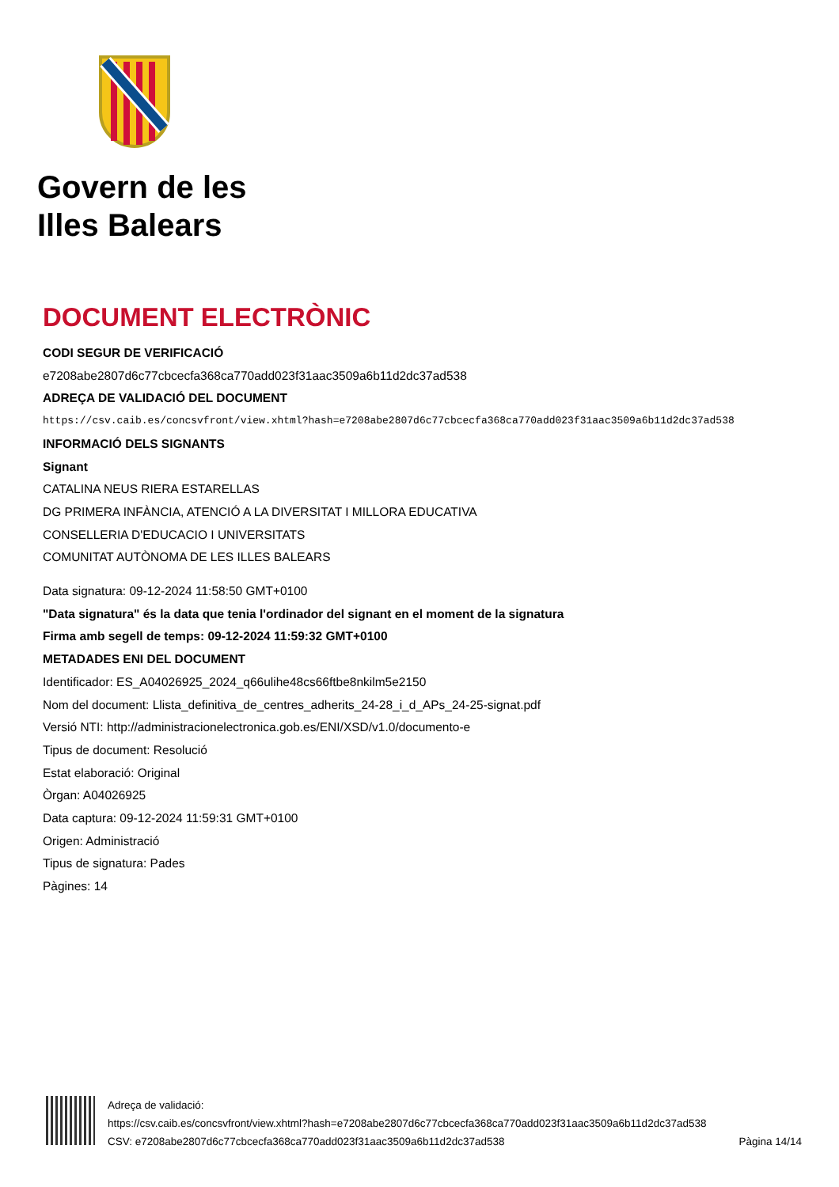Govern de les
Illes Balears
DOCUMENT ELECTRÒNIC
CODI SEGUR DE VERIFICACIÓ
e7208abe2807d6c77cbcecfa368ca770add023f31aac3509a6b11d2dc37ad538
ADREÇA DE VALIDACIÓ DEL DOCUMENT
https://csv.caib.es/concsvfront/view.xhtml?hash=e7208abe2807d6c77cbcecfa368ca770add023f31aac3509a6b11d2dc37ad538
INFORMACIÓ DELS SIGNANTS
Signant
CATALINA NEUS RIERA ESTARELLAS
DG PRIMERA INFÀNCIA, ATENCIÓ A LA DIVERSITAT I MILLORA EDUCATIVA
CONSELLERIA D'EDUCACIO I UNIVERSITATS
COMUNITAT AUTÒNOMA DE LES ILLES BALEARS
Data signatura: 09-12-2024 11:58:50 GMT+0100
"Data signatura" és la data que tenia l'ordinador del signant en el moment de la signatura
Firma amb segell de temps: 09-12-2024 11:59:32 GMT+0100
METADADES ENI DEL DOCUMENT
Identificador: ES_A04026925_2024_q66ulihe48cs66ftbe8nkilm5e2150
Nom del document: Llista_definitiva_de_centres_adherits_24-28_i_d_APs_24-25-signat.pdf
Versió NTI: http://administracionelectronica.gob.es/ENI/XSD/v1.0/documento-e
Tipus de document: Resolució
Estat elaboració: Original
Òrgan: A04026925
Data captura: 09-12-2024 11:59:31 GMT+0100
Origen: Administració
Tipus de signatura: Pades
Pàgines: 14
Adreça de validació:
https://csv.caib.es/concsvfront/view.xhtml?hash=e7208abe2807d6c77cbcecfa368ca770add023f31aac3509a6b11d2dc37ad538
CSV: e7208abe2807d6c77cbcecfa368ca770add023f31aac3509a6b11d2dc37ad538 Pàgina 14/14